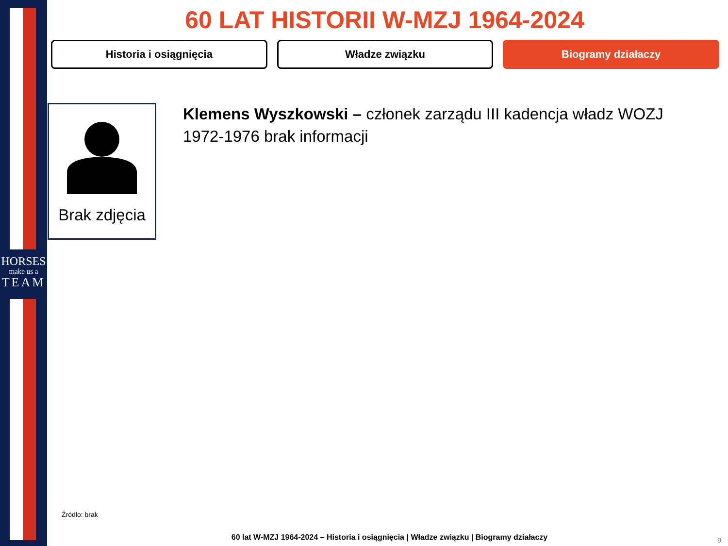HORSES
make us a
TEAM
60 LAT HISTORII W-MZJ 1964-2024
Historia i osiągnięcia Władze związku Biogramy działaczy
Brak zdjęcia
Klemens Wyszkowski – członek zarządu III kadencja władz WOZJ 1972-1976 brak informacji
Źródło: brak
60 lat W-MZJ 1964-2024 – Historia i osiągnięcia | Władze związku | Biogramy działaczy
9